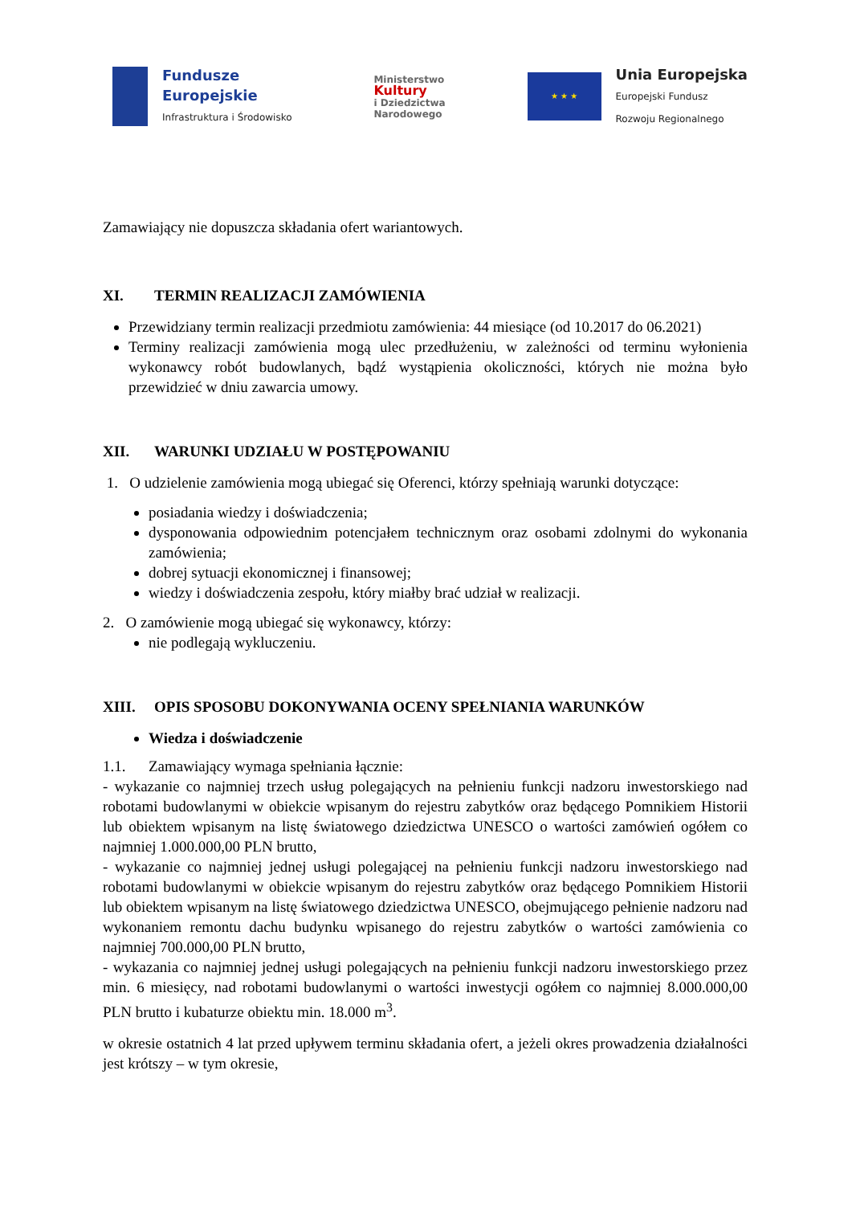Fundusze
Europejskie
Infrastruktura i Środowisko
Ministerstwo
Kultury
i Dziedzictwa
Narodowego
★ ★ ★
Unia Europejska
Europejski Fundusz
Rozwoju Regionalnego
Zamawiający nie dopuszcza składania ofert wariantowych.
XI. TERMIN REALIZACJI ZAMÓWIENIA
Przewidziany termin realizacji przedmiotu zamówienia: 44 miesiące (od 10.2017 do 06.2021)
Terminy realizacji zamówienia mogą ulec przedłużeniu, w zależności od terminu wyłonienia wykonawcy robót budowlanych, bądź wystąpienia okoliczności, których nie można było przewidzieć w dniu zawarcia umowy.
XII. WARUNKI UDZIAŁU W POSTĘPOWANIU
1. O udzielenie zamówienia mogą ubiegać się Oferenci, którzy spełniają warunki dotyczące:
posiadania wiedzy i doświadczenia;
dysponowania odpowiednim potencjałem technicznym oraz osobami zdolnymi do wykonania zamówienia;
dobrej sytuacji ekonomicznej i finansowej;
wiedzy i doświadczenia zespołu, który miałby brać udział w realizacji.
2. O zamówienie mogą ubiegać się wykonawcy, którzy:
nie podlegają wykluczeniu.
XIII. OPIS SPOSOBU DOKONYWANIA OCENY SPEŁNIANIA WARUNKÓW
Wiedza i doświadczenie
1.1. Zamawiający wymaga spełniania łącznie:
- wykazanie co najmniej trzech usług polegających na pełnieniu funkcji nadzoru inwestorskiego nad robotami budowlanymi w obiekcie wpisanym do rejestru zabytków oraz będącego Pomnikiem Historii lub obiektem wpisanym na listę światowego dziedzictwa UNESCO o wartości zamówień ogółem co najmniej 1.000.000,00 PLN brutto,
- wykazanie co najmniej jednej usługi polegającej na pełnieniu funkcji nadzoru inwestorskiego nad robotami budowlanymi w obiekcie wpisanym do rejestru zabytków oraz będącego Pomnikiem Historii lub obiektem wpisanym na listę światowego dziedzictwa UNESCO, obejmującego pełnienie nadzoru nad wykonaniem remontu dachu budynku wpisanego do rejestru zabytków o wartości zamówienia co najmniej 700.000,00 PLN brutto,
- wykazania co najmniej jednej usługi polegających na pełnieniu funkcji nadzoru inwestorskiego przez min. 6 miesięcy, nad robotami budowlanymi o wartości inwestycji ogółem co najmniej 8.000.000,00 PLN brutto i kubaturze obiektu min. 18.000 m<sup>3</sup>.
w okresie ostatnich 4 lat przed upływem terminu składania ofert, a jeżeli okres prowadzenia działalności jest krótszy – w tym okresie,